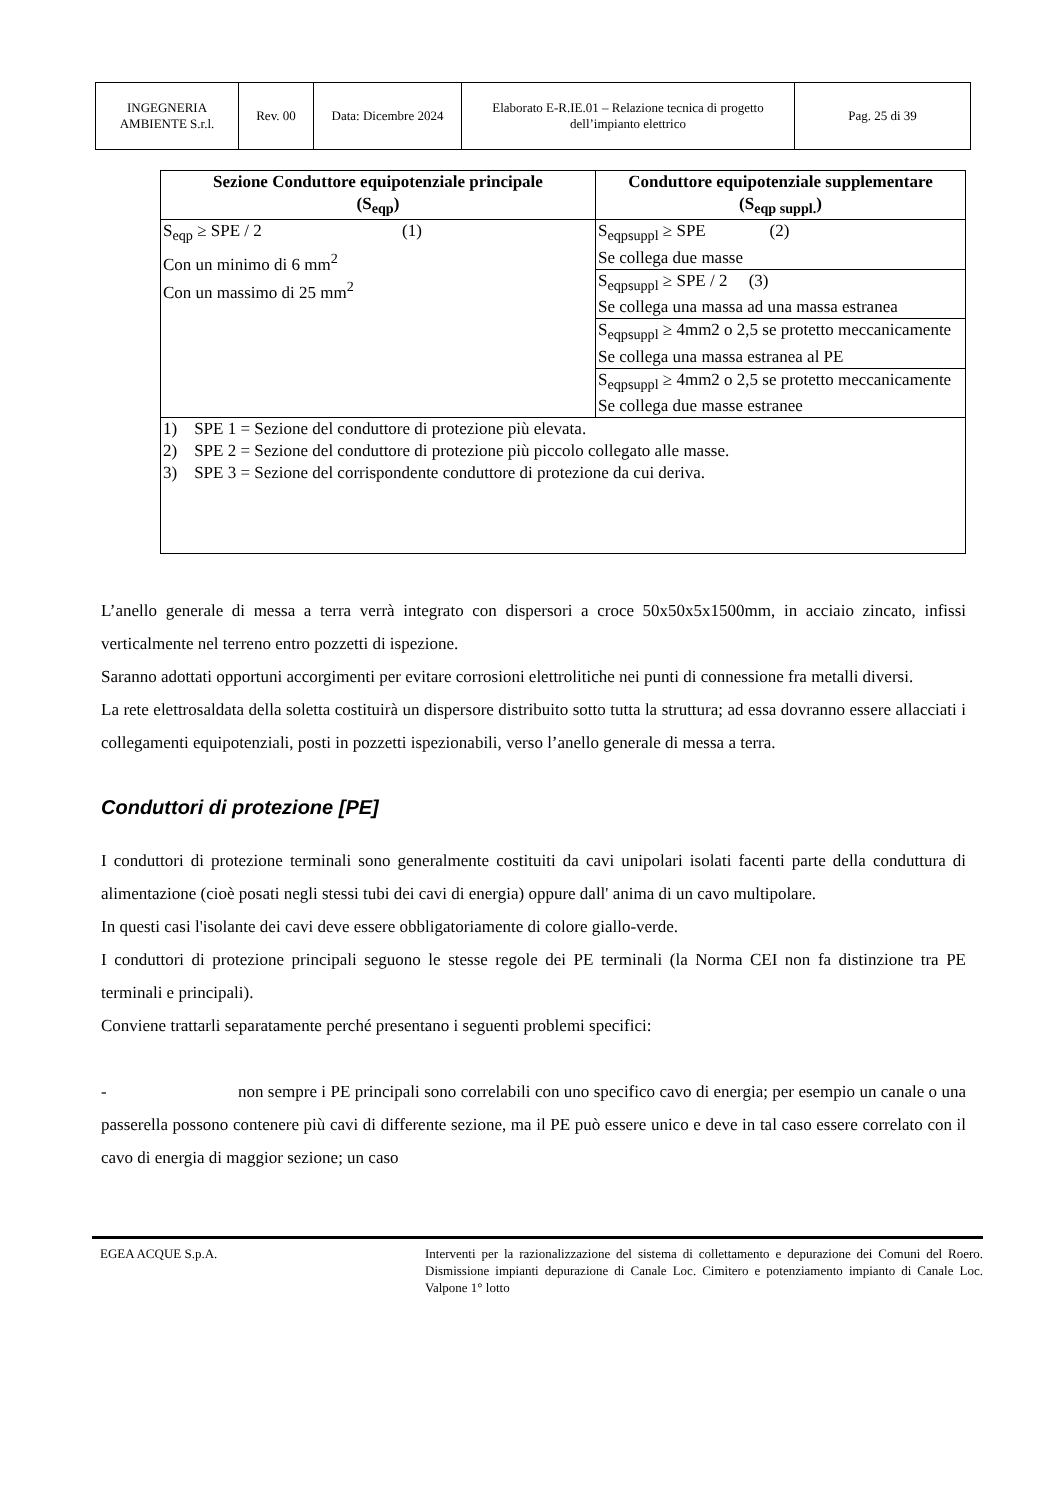| INGEGNERIA AMBIENTE S.r.l. | Rev. 00 | Data: Dicembre 2024 | Elaborato E-R.IE.01 – Relazione tecnica di progetto dell’impianto elettrico | Pag. 25 di 39 |
| Sezione Conduttore equipotenziale principale (S<sub>eqp</sub>) | Conduttore equipotenziale supplementare (S<sub>eqp suppl.</sub>) |
| --- | --- |
| S<sub>eqp</sub> ≥ SPE / 2 (1) Con un minimo di 6 mm<sup>2</sup> Con un massimo di 25 mm<sup>2</sup> | S<sub>eqpsuppl</sub> ≥ SPE (2) Se collega due masse |
| | S<sub>eqpsuppl</sub> ≥ SPE / 2 (3) Se collega una massa ad una massa estranea |
| | S<sub>eqpsuppl</sub> ≥ 4mm2 o 2,5 se protetto meccanicamente Se collega una massa estranea al PE |
| | S<sub>eqpsuppl</sub> ≥ 4mm2 o 2,5 se protetto meccanicamente Se collega due masse estranee |
| 1) SPE 1 = Sezione del conduttore di protezione più elevata. 2) SPE 2 = Sezione del conduttore di protezione più piccolo collegato alle masse. 3) SPE 3 = Sezione del corrispondente conduttore di protezione da cui deriva. | |
L’anello generale di messa a terra verrà integrato con dispersori a croce 50x50x5x1500mm, in acciaio zincato, infissi verticalmente nel terreno entro pozzetti di ispezione.
Saranno adottati opportuni accorgimenti per evitare corrosioni elettrolitiche nei punti di connessione fra metalli diversi.
La rete elettrosaldata della soletta costituirà un dispersore distribuito sotto tutta la struttura; ad essa dovranno essere allacciati i collegamenti equipotenziali, posti in pozzetti ispezionabili, verso l’anello generale di messa a terra.
Conduttori di protezione [PE]
I conduttori di protezione terminali sono generalmente costituiti da cavi unipolari isolati facenti parte della conduttura di alimentazione (cioè posati negli stessi tubi dei cavi di energia) oppure dall' anima di un cavo multipolare.
In questi casi l'isolante dei cavi deve essere obbligatoriamente di colore giallo-verde.
I conduttori di protezione principali seguono le stesse regole dei PE terminali (la Norma CEI non fa distinzione tra PE terminali e principali).
Conviene trattarli separatamente perché presentano i seguenti problemi specifici:
- non sempre i PE principali sono correlabili con uno specifico cavo di energia; per esempio un canale o una passerella possono contenere più cavi di differente sezione, ma il PE può essere unico e deve in tal caso essere correlato con il cavo di energia di maggior sezione; un caso
EGEA ACQUE S.p.A. Interventi per la razionalizzazione del sistema di collettamento e depurazione dei Comuni del Roero. Dismissione impianti depurazione di Canale Loc. Cimitero e potenziamento impianto di Canale Loc. Valpone 1° lotto